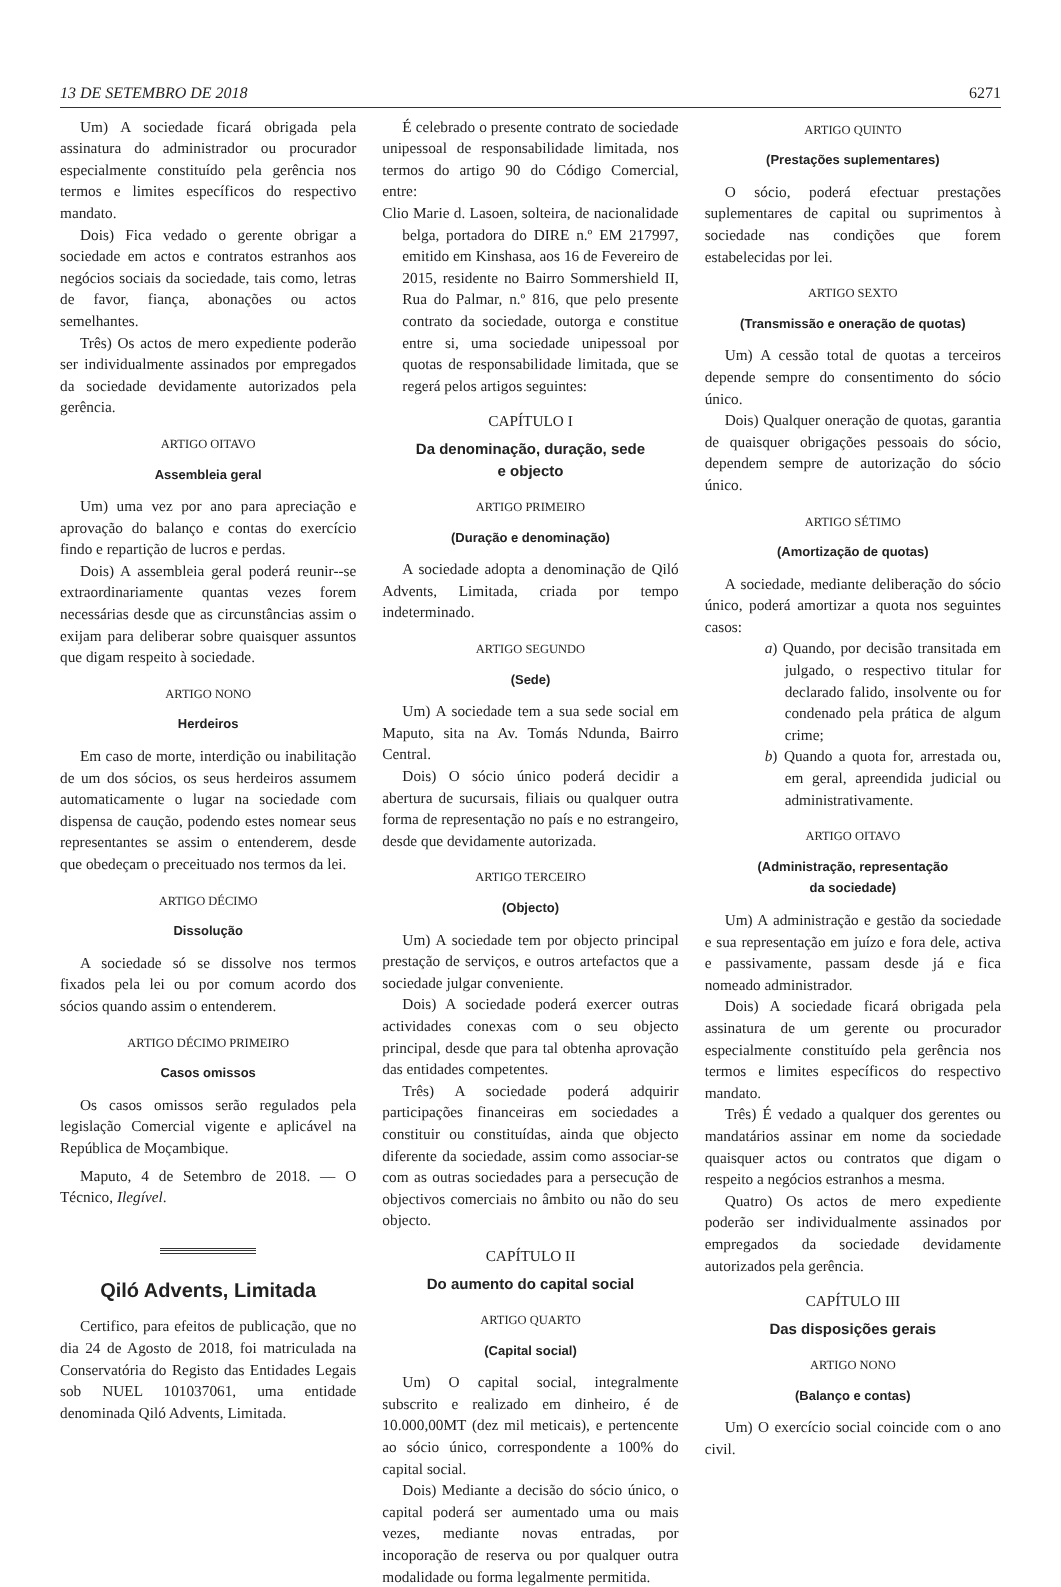13 DE SETEMBRO DE 2018 6271
Um) A sociedade ficará obrigada pela assinatura do administrador ou procurador especialmente constituído pela gerência nos termos e limites específicos do respectivo mandato.
Dois) Fica vedado o gerente obrigar a sociedade em actos e contratos estranhos aos negócios sociais da sociedade, tais como, letras de favor, fiança, abonações ou actos semelhantes.
Três) Os actos de mero expediente poderão ser individualmente assinados por empregados da sociedade devidamente autorizados pela gerência.
ARTIGO OITAVO
Assembleia geral
Um) uma vez por ano para apreciação e aprovação do balanço e contas do exercício findo e repartição de lucros e perdas.
Dois) A assembleia geral poderá reunir--se extraordinariamente quantas vezes forem necessárias desde que as circunstâncias assim o exijam para deliberar sobre quaisquer assuntos que digam respeito à sociedade.
ARTIGO NONO
Herdeiros
Em caso de morte, interdição ou inabilitação de um dos sócios, os seus herdeiros assumem automaticamente o lugar na sociedade com dispensa de caução, podendo estes nomear seus representantes se assim o entenderem, desde que obedeçam o preceituado nos termos da lei.
ARTIGO DÉCIMO
Dissolução
A sociedade só se dissolve nos termos fixados pela lei ou por comum acordo dos sócios quando assim o entenderem.
ARTIGO DÉCIMO PRIMEIRO
Casos omissos
Os casos omissos serão regulados pela legislação Comercial vigente e aplicável na República de Moçambique.
Maputo, 4 de Setembro de 2018. — O Técnico, Ilegível.
Qiló Advents, Limitada
Certifico, para efeitos de publicação, que no dia 24 de Agosto de 2018, foi matriculada na Conservatória do Registo das Entidades Legais sob NUEL 101037061, uma entidade denominada Qiló Advents, Limitada.
É celebrado o presente contrato de sociedade unipessoal de responsabilidade limitada, nos termos do artigo 90 do Código Comercial, entre:
Clio Marie d. Lasoen, solteira, de nacionalidade belga, portadora do DIRE n.º EM 217997, emitido em Kinshasa, aos 16 de Fevereiro de 2015, residente no Bairro Sommershield II, Rua do Palmar, n.º 816, que pelo presente contrato da sociedade, outorga e constitue entre si, uma sociedade unipessoal por quotas de responsabilidade limitada, que se regerá pelos artigos seguintes:
CAPÍTULO I
Da denominação, duração, sede
e objecto
ARTIGO PRIMEIRO
(Duração e denominação)
A sociedade adopta a denominação de Qiló Advents, Limitada, criada por tempo indeterminado.
ARTIGO SEGUNDO
(Sede)
Um) A sociedade tem a sua sede social em Maputo, sita na Av. Tomás Ndunda, Bairro Central.
Dois) O sócio único poderá decidir a abertura de sucursais, filiais ou qualquer outra forma de representação no país e no estrangeiro, desde que devidamente autorizada.
ARTIGO TERCEIRO
(Objecto)
Um) A sociedade tem por objecto principal prestação de serviços, e outros artefactos que a sociedade julgar conveniente.
Dois) A sociedade poderá exercer outras actividades conexas com o seu objecto principal, desde que para tal obtenha aprovação das entidades competentes.
Três) A sociedade poderá adquirir participações financeiras em sociedades a constituir ou constituídas, ainda que objecto diferente da sociedade, assim como associar-se com as outras sociedades para a persecução de objectivos comerciais no âmbito ou não do seu objecto.
CAPÍTULO II
Do aumento do capital social
ARTIGO QUARTO
(Capital social)
Um) O capital social, integralmente subscrito e realizado em dinheiro, é de 10.000,00MT (dez mil meticais), e pertencente ao sócio único, correspondente a 100% do capital social.
Dois) Mediante a decisão do sócio único, o capital poderá ser aumentado uma ou mais vezes, mediante novas entradas, por incoporação de reserva ou por qualquer outra modalidade ou forma legalmente permitida.
ARTIGO QUINTO
(Prestações suplementares)
O sócio, poderá efectuar prestações suplementares de capital ou suprimentos à sociedade nas condições que forem estabelecidas por lei.
ARTIGO SEXTO
(Transmissão e oneração de quotas)
Um) A cessão total de quotas a terceiros depende sempre do consentimento do sócio único.
Dois) Qualquer oneração de quotas, garantia de quaisquer obrigações pessoais do sócio, dependem sempre de autorização do sócio único.
ARTIGO SÉTIMO
(Amortização de quotas)
A sociedade, mediante deliberação do sócio único, poderá amortizar a quota nos seguintes casos:
a) Quando, por decisão transitada em julgado, o respectivo titular for declarado falido, insolvente ou for condenado pela prática de algum crime;
b) Quando a quota for, arrestada ou, em geral, apreendida judicial ou administrativamente.
ARTIGO OITAVO
(Administração, representação
da sociedade)
Um) A administração e gestão da sociedade e sua representação em juízo e fora dele, activa e passivamente, passam desde já e fica nomeado administrador.
Dois) A sociedade ficará obrigada pela assinatura de um gerente ou procurador especialmente constituído pela gerência nos termos e limites específicos do respectivo mandato.
Três) É vedado a qualquer dos gerentes ou mandatários assinar em nome da sociedade quaisquer actos ou contratos que digam o respeito a negócios estranhos a mesma.
Quatro) Os actos de mero expediente poderão ser individualmente assinados por empregados da sociedade devidamente autorizados pela gerência.
CAPÍTULO III
Das disposições gerais
ARTIGO NONO
(Balanço e contas)
Um) O exercício social coincide com o ano civil.